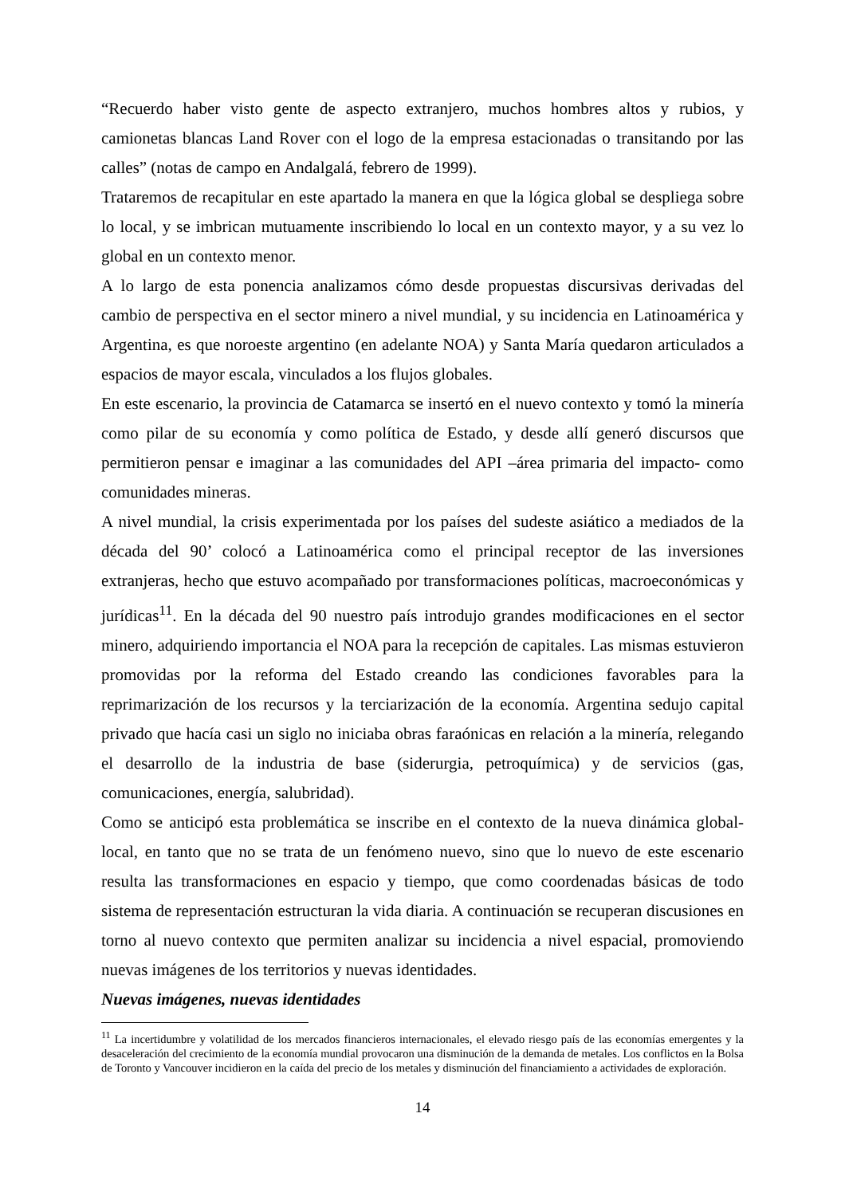“Recuerdo haber visto gente de aspecto extranjero, muchos hombres altos y rubios, y camionetas blancas Land Rover con el logo de la empresa estacionadas o transitando por las calles” (notas de campo en Andalgalá, febrero de 1999).
Trataremos de recapitular en este apartado la manera en que la lógica global se despliega sobre lo local, y se imbrican mutuamente inscribiendo lo local en un contexto mayor, y a su vez lo global en un contexto menor.
A lo largo de esta ponencia analizamos cómo desde propuestas discursivas derivadas del cambio de perspectiva en el sector minero a nivel mundial, y su incidencia en Latinoamérica y Argentina, es que noroeste argentino (en adelante NOA) y Santa María quedaron articulados a espacios de mayor escala, vinculados a los flujos globales.
En este escenario, la provincia de Catamarca se insertó en el nuevo contexto y tomó la minería como pilar de su economía y como política de Estado, y desde allí generó discursos que permitieron pensar e imaginar a las comunidades del API –área primaria del impacto- como comunidades mineras.
A nivel mundial, la crisis experimentada por los países del sudeste asiático a mediados de la década del 90’ colocó a Latinoamérica como el principal receptor de las inversiones extranjeras, hecho que estuvo acompañado por transformaciones políticas, macroeconómicas y jurídicas<sup>11</sup>. En la década del 90 nuestro país introdujo grandes modificaciones en el sector minero, adquiriendo importancia el NOA para la recepción de capitales. Las mismas estuvieron promovidas por la reforma del Estado creando las condiciones favorables para la reprimarización de los recursos y la terciarización de la economía. Argentina sedujo capital privado que hacía casi un siglo no iniciaba obras faraónicas en relación a la minería, relegando el desarrollo de la industria de base (siderurgia, petroquímica) y de servicios (gas, comunicaciones, energía, salubridad).
Como se anticipó esta problemática se inscribe en el contexto de la nueva dinámica global-local, en tanto que no se trata de un fenómeno nuevo, sino que lo nuevo de este escenario resulta las transformaciones en espacio y tiempo, que como coordenadas básicas de todo sistema de representación estructuran la vida diaria. A continuación se recuperan discusiones en torno al nuevo contexto que permiten analizar su incidencia a nivel espacial, promoviendo nuevas imágenes de los territorios y nuevas identidades.
Nuevas imágenes, nuevas identidades
<sup>11</sup> La incertidumbre y volatilidad de los mercados financieros internacionales, el elevado riesgo país de las economías emergentes y la desaceleración del crecimiento de la economía mundial provocaron una disminución de la demanda de metales. Los conflictos en la Bolsa de Toronto y Vancouver incidieron en la caída del precio de los metales y disminución del financiamiento a actividades de exploración.
14